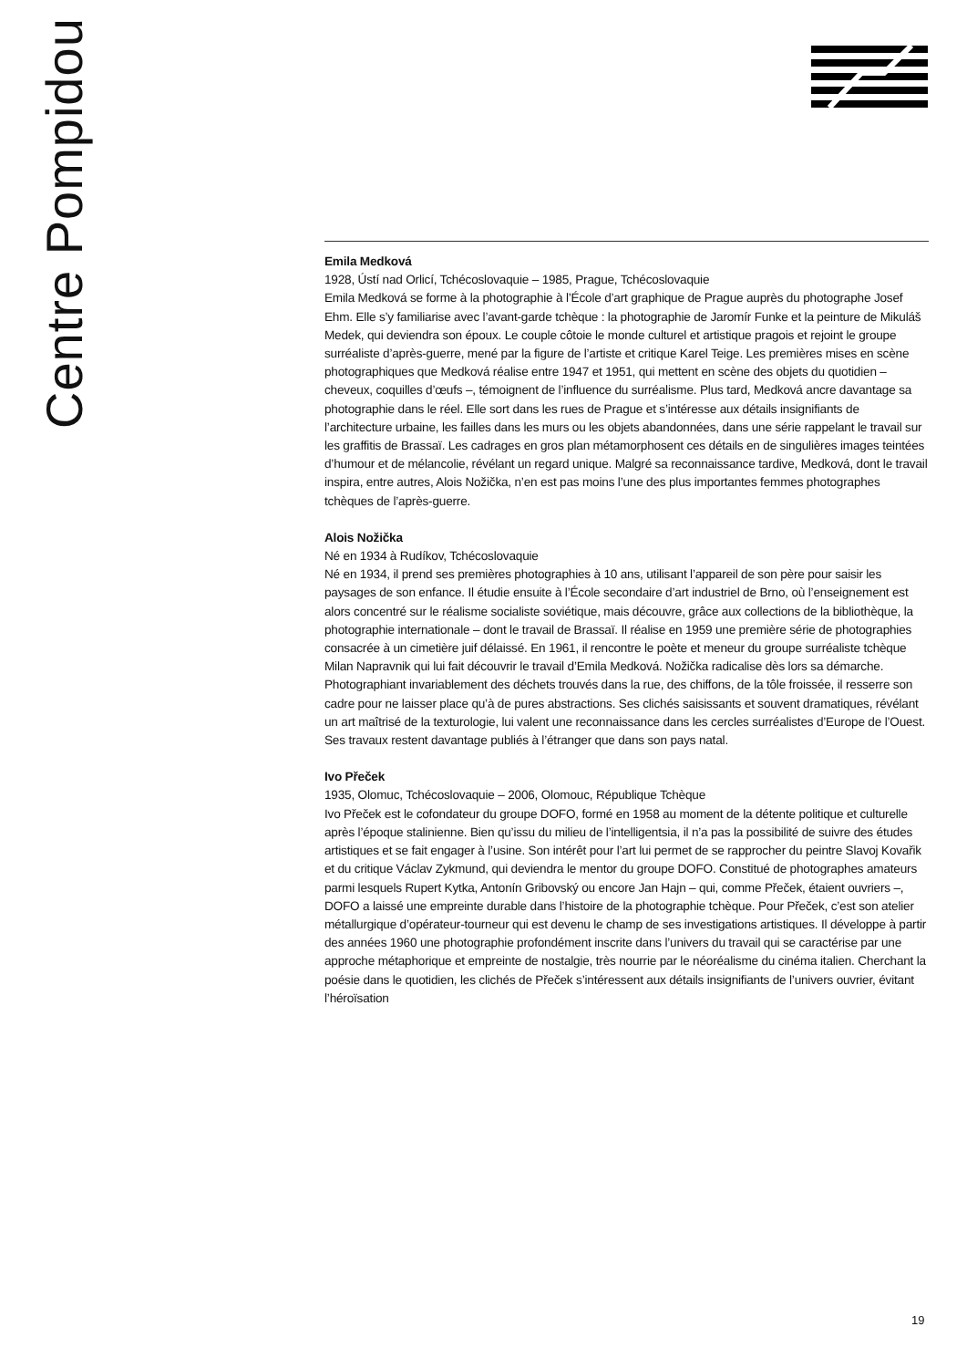Centre Pompidou
Emila Medková
1928, Ústí nad Orlicí, Tchécoslovaquie – 1985, Prague, Tchécoslovaquie
Emila Medková se forme à la photographie à l’École d’art graphique de Prague auprès du photographe Josef Ehm. Elle s’y familiarise avec l’avant-garde tchèque : la photographie de Jaromír Funke et la peinture de Mikuláš Medek, qui deviendra son époux. Le couple côtoie le monde culturel et artistique pragois et rejoint le groupe surréaliste d’après-guerre, mené par la figure de l’artiste et critique Karel Teige. Les premières mises en scène photographiques que Medková réalise entre 1947 et 1951, qui mettent en scène des objets du quotidien – cheveux, coquilles d’œufs –, témoignent de l’influence du surréalisme. Plus tard, Medková ancre davantage sa photographie dans le réel. Elle sort dans les rues de Prague et s’intéresse aux détails insignifiants de l’architecture urbaine, les failles dans les murs ou les objets abandonnées, dans une série rappelant le travail sur les graffitis de Brassaï. Les cadrages en gros plan métamorphosent ces détails en de singulières images teintées d’humour et de mélancolie, révélant un regard unique. Malgré sa reconnaissance tardive, Medková, dont le travail inspira, entre autres, Alois Nožička, n’en est pas moins l’une des plus importantes femmes photographes tchèques de l’après-guerre.
Alois Nožička
Né en 1934 à Rudíkov, Tchécoslovaquie
Né en 1934, il prend ses premières photographies à 10 ans, utilisant l’appareil de son père pour saisir les paysages de son enfance. Il étudie ensuite à l’École secondaire d’art industriel de Brno, où l’enseignement est alors concentré sur le réalisme socialiste soviétique, mais découvre, grâce aux collections de la bibliothèque, la photographie internationale – dont le travail de Brassaï. Il réalise en 1959 une première série de photographies consacrée à un cimetière juif délaissé. En 1961, il rencontre le poète et meneur du groupe surréaliste tchèque Milan Napravnik qui lui fait découvrir le travail d’Emila Medková. Nožička radicalise dès lors sa démarche. Photographiant invariablement des déchets trouvés dans la rue, des chiffons, de la tôle froissée, il resserre son cadre pour ne laisser place qu’à de pures abstractions. Ses clichés saisissants et souvent dramatiques, révélant un art maîtrisé de la texturologie, lui valent une reconnaissance dans les cercles surréalistes d’Europe de l’Ouest. Ses travaux restent davantage publiés à l’étranger que dans son pays natal.
Ivo Přeček
1935, Olomuc, Tchécoslovaquie – 2006, Olomouc, République Tchèque
Ivo Přeček est le cofondateur du groupe DOFO, formé en 1958 au moment de la détente politique et culturelle après l’époque stalinienne. Bien qu’issu du milieu de l’intelligentsia, il n’a pas la possibilité de suivre des études artistiques et se fait engager à l’usine. Son intérêt pour l’art lui permet de se rapprocher du peintre Slavoj Kovařik et du critique Václav Zykmund, qui deviendra le mentor du groupe DOFO. Constitué de photographes amateurs parmi lesquels Rupert Kytka, Antonín Gribovský ou encore Jan Hajn – qui, comme Přeček, étaient ouvriers –, DOFO a laissé une empreinte durable dans l’histoire de la photographie tchèque. Pour Přeček, c’est son atelier métallurgique d’opérateur-tourneur qui est devenu le champ de ses investigations artistiques. Il développe à partir des années 1960 une photographie profondément inscrite dans l’univers du travail qui se caractérise par une approche métaphorique et empreinte de nostalgie, très nourrie par le néoréalisme du cinéma italien. Cherchant la poésie dans le quotidien, les clichés de Přeček s’intéressent aux détails insignifiants de l’univers ouvrier, évitant l’héroïsation
19